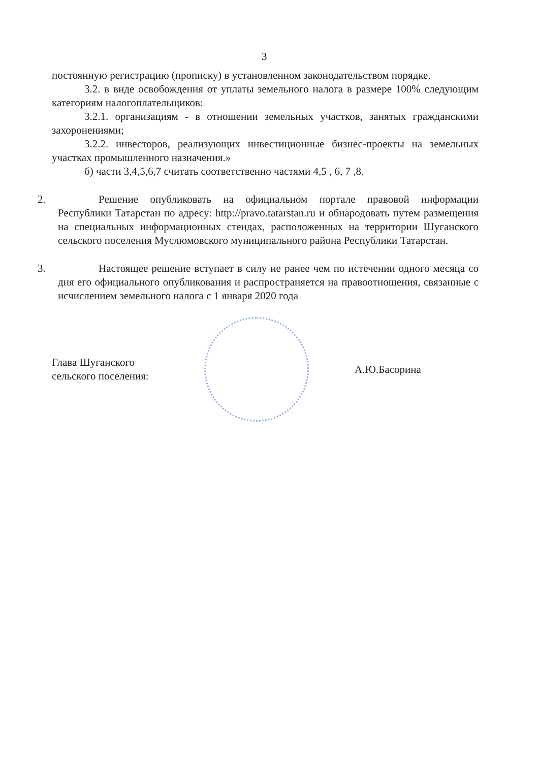3
постоянную регистрацию (прописку) в установленном законодательством порядке.
3.2. в виде освобождения от уплаты земельного налога в размере 100% следующим категориям налогоплательщиков:
3.2.1. организациям - в отношении земельных участков, занятых гражданскими захоронениями;
3.2.2. инвесторов, реализующих инвестиционные бизнес-проекты на земельных участках промышленного назначения.»
б) части 3,4,5,6,7 считать соответственно частями 4,5 , 6, 7 ,8.
2. Решение опубликовать на официальном портале правовой информации Республики Татарстан по адресу: http://pravo.tatarstan.ru и обнародовать путем размещения на специальных информационных стендах, расположенных на территории Шуганского сельского поселения Муслюмовского муниципального района Республики Татарстан.
3. Настоящее решение вступает в силу не ранее чем по истечении одного месяца со дня его официального опубликования и распространяется на правоотношения, связанные с исчислением земельного налога с 1 января 2020 года
Глава Шуганского
сельского поселения:
А.Ю.Басорина